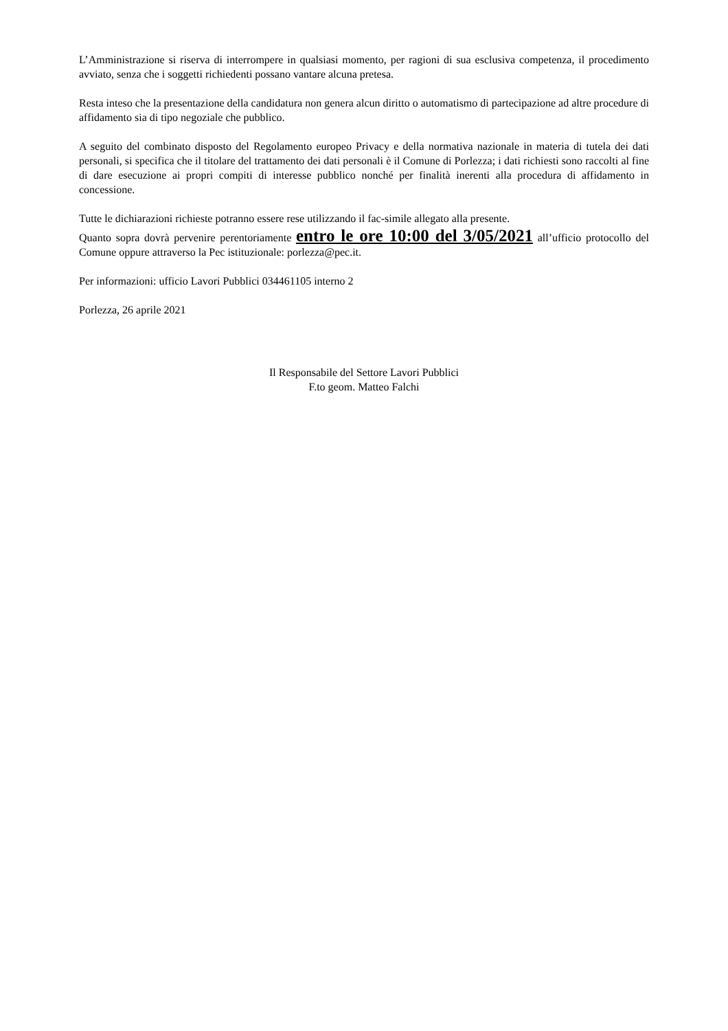L’Amministrazione si riserva di interrompere in qualsiasi momento, per ragioni di sua esclusiva competenza, il procedimento avviato, senza che i soggetti richiedenti possano vantare alcuna pretesa.
Resta inteso che la presentazione della candidatura non genera alcun diritto o automatismo di partecipazione ad altre procedure di affidamento sia di tipo negoziale che pubblico.
A seguito del combinato disposto del Regolamento europeo Privacy e della normativa nazionale in materia di tutela dei dati personali, si specifica che il titolare del trattamento dei dati personali è il Comune di Porlezza; i dati richiesti sono raccolti al fine di dare esecuzione ai propri compiti di interesse pubblico nonché per finalità inerenti alla procedura di affidamento in concessione.
Tutte le dichiarazioni richieste potranno essere rese utilizzando il fac-simile allegato alla presente.
Quanto sopra dovrà pervenire perentoriamente entro le ore 10:00 del 3/05/2021 all’ufficio protocollo del Comune oppure attraverso la Pec istituzionale: porlezza@pec.it.
Per informazioni: ufficio Lavori Pubblici 034461105 interno 2
Porlezza, 26 aprile 2021
Il Responsabile del Settore Lavori Pubblici
F.to geom. Matteo Falchi